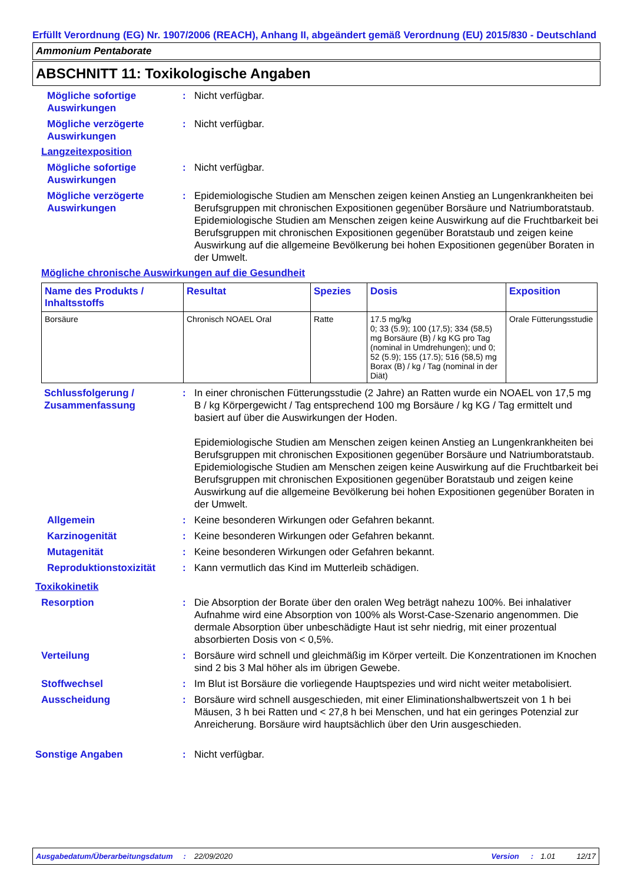Erfüllt Verordnung (EG) Nr. 1907/2006 (REACH), Anhang II, abgeändert gemäß Verordnung (EU) 2015/830 - Deutschland
Ammonium Pentaborate
ABSCHNITT 11: Toxikologische Angaben
Mögliche sofortige Auswirkungen
: Nicht verfügbar.
Mögliche verzögerte Auswirkungen
: Nicht verfügbar.
Langzeitexposition
Mögliche sofortige Auswirkungen
: Nicht verfügbar.
Mögliche verzögerte Auswirkungen
: Epidemiologische Studien am Menschen zeigen keinen Anstieg an Lungenkrankheiten bei Berufsgruppen mit chronischen Expositionen gegenüber Borsäure und Natriumboratstaub. Epidemiologische Studien am Menschen zeigen keine Auswirkung auf die Fruchtbarkeit bei Berufsgruppen mit chronischen Expositionen gegenüber Boratstaub und zeigen keine Auswirkung auf die allgemeine Bevölkerung bei hohen Expositionen gegenüber Boraten in der Umwelt.
Mögliche chronische Auswirkungen auf die Gesundheit
| Name des Produkts / Inhaltsstoffs | Resultat | Spezies | Dosis | Exposition |
| --- | --- | --- | --- | --- |
| Borsäure | Chronisch NOAEL Oral | Ratte | 17.5 mg/kg 0; 33 (5.9); 100 (17,5); 334 (58,5) mg Borsäure (B) / kg KG pro Tag (nominal in Umdrehungen); und 0; 52 (5.9); 155 (17.5); 516 (58,5) mg Borax (B) / kg / Tag (nominal in der Diät) | Orale Fütterungsstudie |
Schlussfolgerung / Zusammenfassung
: In einer chronischen Fütterungsstudie (2 Jahre) an Ratten wurde ein NOAEL von 17,5 mg B / kg Körpergewicht / Tag entsprechend 100 mg Borsäure / kg KG / Tag ermittelt und basiert auf über die Auswirkungen der Hoden.
Epidemiologische Studien am Menschen zeigen keinen Anstieg an Lungenkrankheiten bei Berufsgruppen mit chronischen Expositionen gegenüber Borsäure und Natriumboratstaub. Epidemiologische Studien am Menschen zeigen keine Auswirkung auf die Fruchtbarkeit bei Berufsgruppen mit chronischen Expositionen gegenüber Boratstaub und zeigen keine Auswirkung auf die allgemeine Bevölkerung bei hohen Expositionen gegenüber Boraten in der Umwelt.
Allgemein : Keine besonderen Wirkungen oder Gefahren bekannt.
Karzinogenität : Keine besonderen Wirkungen oder Gefahren bekannt.
Mutagenität : Keine besonderen Wirkungen oder Gefahren bekannt.
Reproduktionstoxizität : Kann vermutlich das Kind im Mutterleib schädigen.
Toxikokinetik
Resorption : Die Absorption der Borate über den oralen Weg beträgt nahezu 100%. Bei inhalativer Aufnahme wird eine Absorption von 100% als Worst-Case-Szenario angenommen. Die dermale Absorption über unbeschädigte Haut ist sehr niedrig, mit einer prozentual absorbierten Dosis von < 0,5%.
Verteilung : Borsäure wird schnell und gleichmäßig im Körper verteilt. Die Konzentrationen im Knochen sind 2 bis 3 Mal höher als im übrigen Gewebe.
Stoffwechsel : Im Blut ist Borsäure die vorliegende Hauptspezies und wird nicht weiter metabolisiert.
Ausscheidung : Borsäure wird schnell ausgeschieden, mit einer Eliminationshalbwertszeit von 1 h bei Mäusen, 3 h bei Ratten und < 27,8 h bei Menschen, und hat ein geringes Potenzial zur Anreicherung. Borsäure wird hauptsächlich über den Urin ausgeschieden.
Sonstige Angaben : Nicht verfügbar.
Ausgabedatum/Überarbeitungsdatum: 22/09/2020 Version: 1.01 12/17